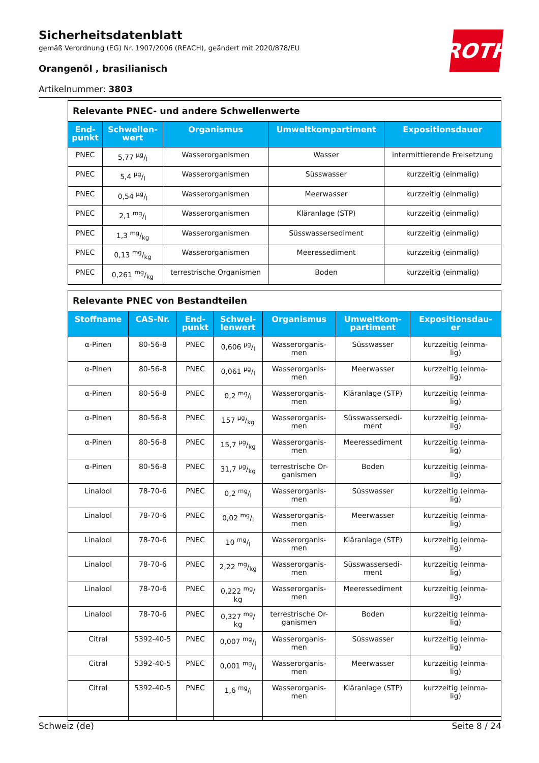ROTH
Sicherheitsdatenblatt
gemäß Verordnung (EG) Nr. 1907/2006 (REACH), geändert mit 2020/878/EU
Orangenöl , brasilianisch
Artikelnummer: 3803
Relevante PNEC- und andere Schwellenwerte
| End- punkt | Schwellen- wert | Organismus | Umweltkompartiment | Expositionsdauer |
| --- | --- | --- | --- | --- |
| PNEC | 5,77 µg/l | Wasserorganismen | Wasser | intermittierende Freisetzung |
| PNEC | 5,4 µg/l | Wasserorganismen | Süsswasser | kurzzeitig (einmalig) |
| PNEC | 0,54 µg/l | Wasserorganismen | Meerwasser | kurzzeitig (einmalig) |
| PNEC | 2,1 mg/l | Wasserorganismen | Kläranlage (STP) | kurzzeitig (einmalig) |
| PNEC | 1,3 mg/kg | Wasserorganismen | Süsswassersediment | kurzzeitig (einmalig) |
| PNEC | 0,13 mg/kg | Wasserorganismen | Meeressediment | kurzzeitig (einmalig) |
| PNEC | 0,261 mg/kg | terrestrische Organismen | Boden | kurzzeitig (einmalig) |
Relevante PNEC von Bestandteilen
| Stoffname | CAS-Nr. | End- punkt | Schwel- lenwert | Organismus | Umweltkom- partiment | Expositionsdau- er |
| --- | --- | --- | --- | --- | --- | --- |
| α-Pinen | 80-56-8 | PNEC | 0,606 µg/l | Wasserorganis- men | Süsswasser | kurzzeitig (einma- lig) |
| α-Pinen | 80-56-8 | PNEC | 0,061 µg/l | Wasserorganis- men | Meerwasser | kurzzeitig (einma- lig) |
| α-Pinen | 80-56-8 | PNEC | 0,2 mg/l | Wasserorganis- men | Kläranlage (STP) | kurzzeitig (einma- lig) |
| α-Pinen | 80-56-8 | PNEC | 157 µg/kg | Wasserorganis- men | Süsswassersedi- ment | kurzzeitig (einma- lig) |
| α-Pinen | 80-56-8 | PNEC | 15,7 µg/kg | Wasserorganis- men | Meeressediment | kurzzeitig (einma- lig) |
| α-Pinen | 80-56-8 | PNEC | 31,7 µg/kg | terrestrische Or- ganismen | Boden | kurzzeitig (einma- lig) |
| Linalool | 78-70-6 | PNEC | 0,2 mg/l | Wasserorganis- men | Süsswasser | kurzzeitig (einma- lig) |
| Linalool | 78-70-6 | PNEC | 0,02 mg/l | Wasserorganis- men | Meerwasser | kurzzeitig (einma- lig) |
| Linalool | 78-70-6 | PNEC | 10 mg/l | Wasserorganis- men | Kläranlage (STP) | kurzzeitig (einma- lig) |
| Linalool | 78-70-6 | PNEC | 2,22 mg/kg | Wasserorganis- men | Süsswassersedi- ment | kurzzeitig (einma- lig) |
| Linalool | 78-70-6 | PNEC | 0,222 <sup>mg</sup>/ kg | Wasserorganis- men | Meeressediment | kurzzeitig (einma- lig) |
| Linalool | 78-70-6 | PNEC | 0,327 <sup>mg</sup>/ kg | terrestrische Or- ganismen | Boden | kurzzeitig (einma- lig) |
| Citral | 5392-40-5 | PNEC | 0,007 mg/l | Wasserorganis- men | Süsswasser | kurzzeitig (einma- lig) |
| Citral | 5392-40-5 | PNEC | 0,001 mg/l | Wasserorganis- men | Meerwasser | kurzzeitig (einma- lig) |
| Citral | 5392-40-5 | PNEC | 1,6 mg/l | Wasserorganis- men | Kläranlage (STP) | kurzzeitig (einma- lig) |
Schweiz (de) Seite 8 / 24